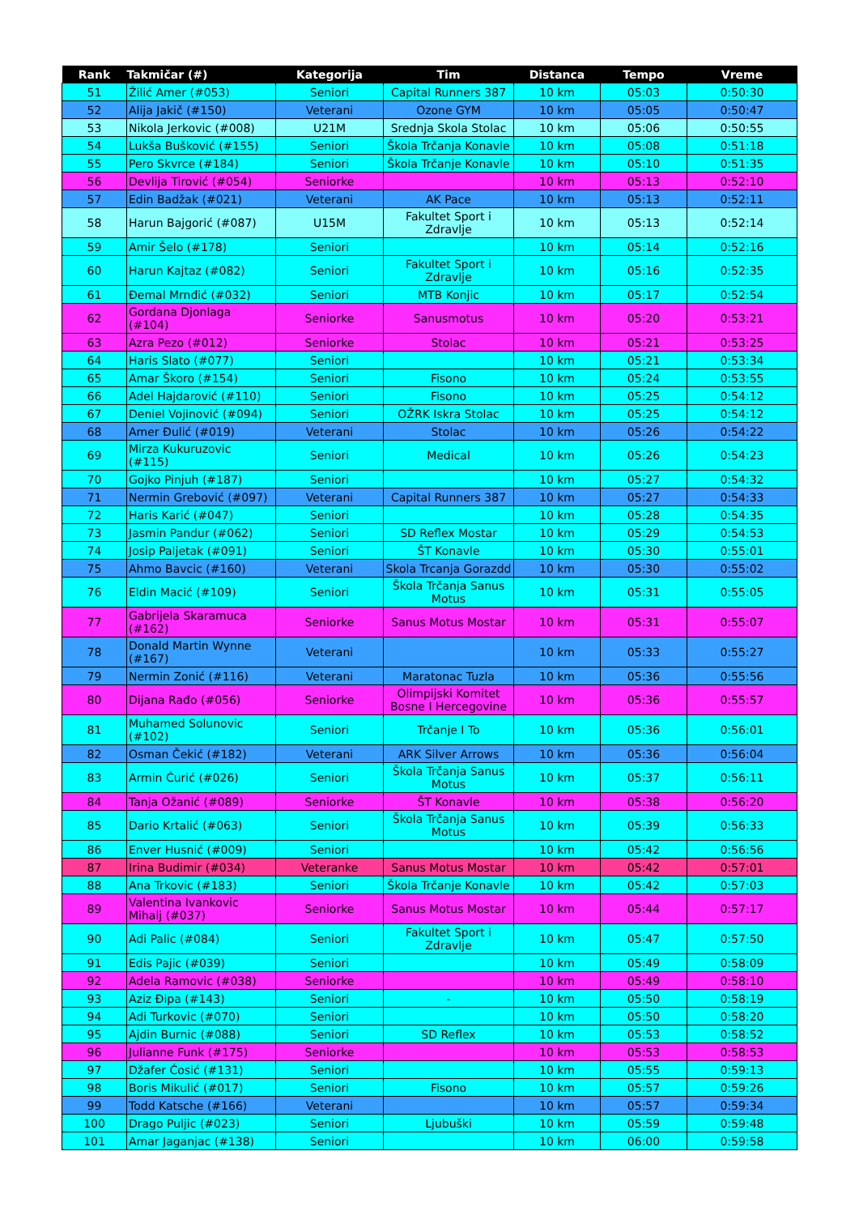| Rank | Takmičar (#) | Kategorija | Tim | Distanca | Tempo | Vreme |
| --- | --- | --- | --- | --- | --- | --- |
| 51 | Žilić Amer (#053) | Seniori | Capital Runners 387 | 10 km | 05:03 | 0:50:30 |
| 52 | Alija Jakič (#150) | Veterani | Ozone GYM | 10 km | 05:05 | 0:50:47 |
| 53 | Nikola Jerkovic (#008) | U21M | Srednja Skola Stolac | 10 km | 05:06 | 0:50:55 |
| 54 | Lukša Bušković (#155) | Seniori | Škola Trčanja Konavle | 10 km | 05:08 | 0:51:18 |
| 55 | Pero Skvrce (#184) | Seniori | Škola Trčanje Konavle | 10 km | 05:10 | 0:51:35 |
| 56 | Devlija Tirović (#054) | Seniorke | | 10 km | 05:13 | 0:52:10 |
| 57 | Edin Badžak (#021) | Veterani | AK Pace | 10 km | 05:13 | 0:52:11 |
| 58 | Harun Bajgorić (#087) | U15M | Fakultet Sport i Zdravlje | 10 km | 05:13 | 0:52:14 |
| 59 | Amir Šelo (#178) | Seniori | | 10 km | 05:14 | 0:52:16 |
| 60 | Harun Kajtaz (#082) | Seniori | Fakultet Sport i Zdravlje | 10 km | 05:16 | 0:52:35 |
| 61 | Đemal Mrnđić (#032) | Seniori | MTB Konjic | 10 km | 05:17 | 0:52:54 |
| 62 | Gordana Djonlaga (#104) | Seniorke | Sanusmotus | 10 km | 05:20 | 0:53:21 |
| 63 | Azra Pezo (#012) | Seniorke | Stolac | 10 km | 05:21 | 0:53:25 |
| 64 | Haris Slato (#077) | Seniori | | 10 km | 05:21 | 0:53:34 |
| 65 | Amar Škoro (#154) | Seniori | Fisono | 10 km | 05:24 | 0:53:55 |
| 66 | Adel Hajdarović (#110) | Seniori | Fisono | 10 km | 05:25 | 0:54:12 |
| 67 | Deniel Vojinović (#094) | Seniori | OŽRK Iskra Stolac | 10 km | 05:25 | 0:54:12 |
| 68 | Amer Đulić (#019) | Veterani | Stolac | 10 km | 05:26 | 0:54:22 |
| 69 | Mirza Kukuruzovic (#115) | Seniori | Medical | 10 km | 05:26 | 0:54:23 |
| 70 | Gojko Pinjuh (#187) | Seniori | | 10 km | 05:27 | 0:54:32 |
| 71 | Nermin Grebović (#097) | Veterani | Capital Runners 387 | 10 km | 05:27 | 0:54:33 |
| 72 | Haris Karić (#047) | Seniori | | 10 km | 05:28 | 0:54:35 |
| 73 | Jasmin Pandur (#062) | Seniori | SD Reflex Mostar | 10 km | 05:29 | 0:54:53 |
| 74 | Josip Paljetak (#091) | Seniori | ŠT Konavle | 10 km | 05:30 | 0:55:01 |
| 75 | Ahmo Bavcic (#160) | Veterani | Skola Trcanja Gorazdd | 10 km | 05:30 | 0:55:02 |
| 76 | Eldin Macić (#109) | Seniori | Škola Trčanja Sanus Motus | 10 km | 05:31 | 0:55:05 |
| 77 | Gabrijela Skaramuca (#162) | Seniorke | Sanus Motus Mostar | 10 km | 05:31 | 0:55:07 |
| 78 | Donald Martin Wynne (#167) | Veterani | | 10 km | 05:33 | 0:55:27 |
| 79 | Nermin Zonić (#116) | Veterani | Maratonac Tuzla | 10 km | 05:36 | 0:55:56 |
| 80 | Dijana Rađo (#056) | Seniorke | Olimpijski Komitet Bosne I Hercegovine | 10 km | 05:36 | 0:55:57 |
| 81 | Muhamed Solunovic (#102) | Seniori | Trčanje I To | 10 km | 05:36 | 0:56:01 |
| 82 | Osman Čekić (#182) | Veterani | ARK Silver Arrows | 10 km | 05:36 | 0:56:04 |
| 83 | Armin Ćurić (#026) | Seniori | Škola Trčanja Sanus Motus | 10 km | 05:37 | 0:56:11 |
| 84 | Tanja Ožanić (#089) | Seniorke | ŠT Konavle | 10 km | 05:38 | 0:56:20 |
| 85 | Dario Krtalić (#063) | Seniori | Škola Trčanja Sanus Motus | 10 km | 05:39 | 0:56:33 |
| 86 | Enver Husnić (#009) | Seniori | | 10 km | 05:42 | 0:56:56 |
| 87 | Irina Budimir (#034) | Veteranke | Sanus Motus Mostar | 10 km | 05:42 | 0:57:01 |
| 88 | Ana Trkovic (#183) | Seniori | Škola Trčanje Konavle | 10 km | 05:42 | 0:57:03 |
| 89 | Valentina Ivankovic Mihalj (#037) | Seniorke | Sanus Motus Mostar | 10 km | 05:44 | 0:57:17 |
| 90 | Adi Palic (#084) | Seniori | Fakultet Sport i Zdravlje | 10 km | 05:47 | 0:57:50 |
| 91 | Edis Pajic (#039) | Seniori | | 10 km | 05:49 | 0:58:09 |
| 92 | Adela Ramovic (#038) | Seniorke | | 10 km | 05:49 | 0:58:10 |
| 93 | Aziz Đipa (#143) | Seniori | - | 10 km | 05:50 | 0:58:19 |
| 94 | Adi Turkovic (#070) | Seniori | | 10 km | 05:50 | 0:58:20 |
| 95 | Ajdin Burnic (#088) | Seniori | SD Reflex | 10 km | 05:53 | 0:58:52 |
| 96 | Julianne Funk (#175) | Seniorke | | 10 km | 05:53 | 0:58:53 |
| 97 | Džafer Ćosić (#131) | Seniori | | 10 km | 05:55 | 0:59:13 |
| 98 | Boris Mikulić (#017) | Seniori | Fisono | 10 km | 05:57 | 0:59:26 |
| 99 | Todd Katsche (#166) | Veterani | | 10 km | 05:57 | 0:59:34 |
| 100 | Drago Puljic (#023) | Seniori | Ljubuški | 10 km | 05:59 | 0:59:48 |
| 101 | Amar Jaganjac (#138) | Seniori | | 10 km | 06:00 | 0:59:58 |